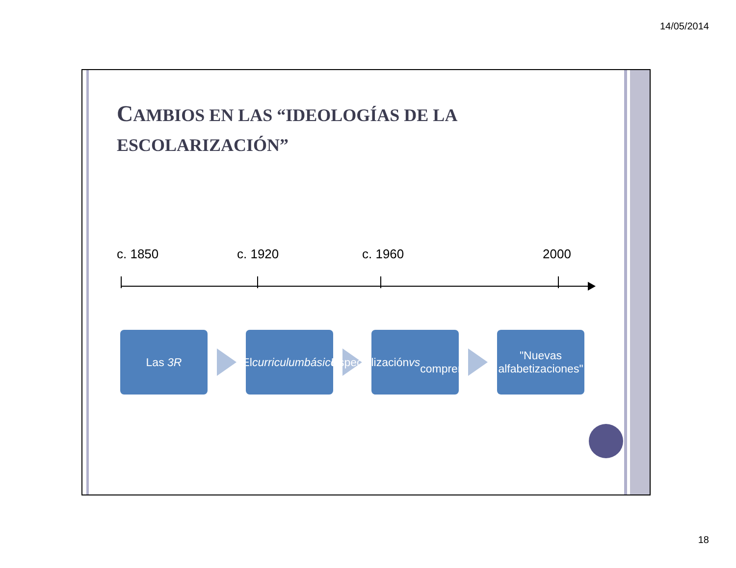14/05/2014
CAMBIOS EN LAS “IDEOLOGÍAS DE LA
ESCOLARIZACIÓN”
c. 1850 c. 1920 c. 1960 2000
Las 3R
El curriculum
básico
Especialización vs
comprensividad
"Nuevas
alfabetizaciones"
18